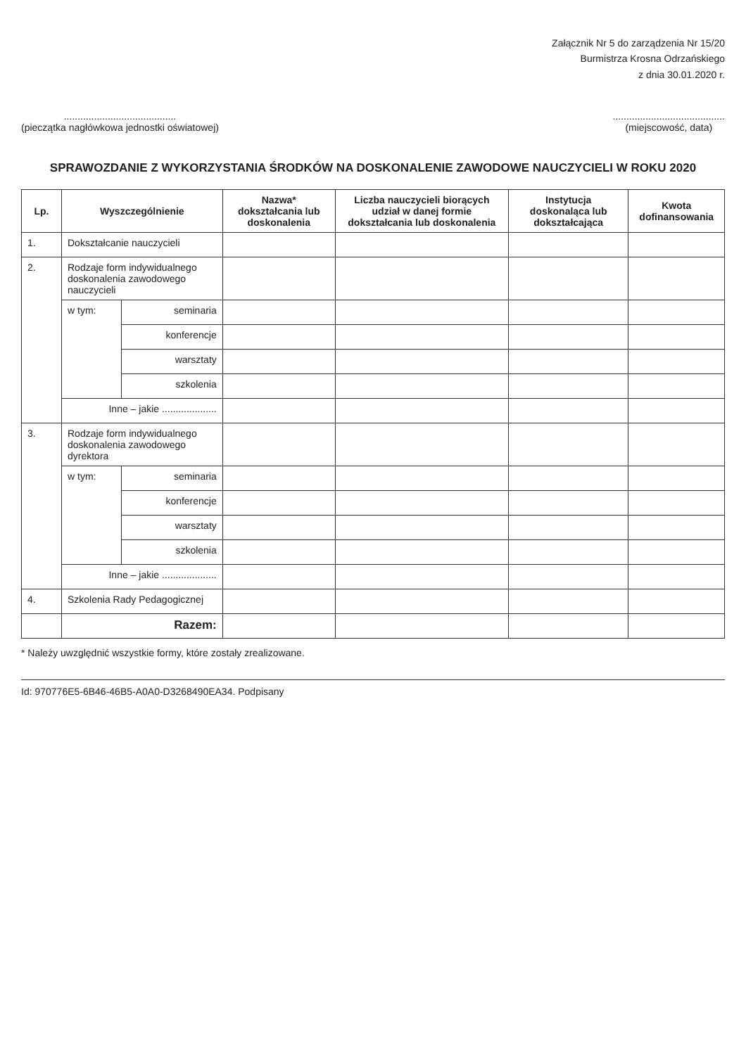Załącznik Nr 5 do zarządzenia Nr 15/20
Burmistrza Krosna Odrzańskiego
z dnia 30.01.2020 r.
.........................................
(pieczątka nagłówkowa jednostki oświatowej)
.........................................
(miejscowość, data)
SPRAWOZDANIE Z WYKORZYSTANIA ŚRODKÓW NA DOSKONALENIE ZAWODOWE NAUCZYCIELI W ROKU 2020
| Lp. | Wyszczególnienie | | Nazwa* dokształcania lub doskonalenia | Liczba nauczycieli biorących udział w danej formie dokształcania lub doskonalenia | Instytucja doskonaląca lub dokształcająca | Kwota dofinansowania |
| --- | --- | --- | --- | --- | --- | --- |
| 1. | Dokształcanie nauczycieli | | | | | |
| 2. | Rodzaje form indywidualnego doskonalenia zawodowego nauczycieli | | | | | |
| | w tym: | seminaria | | | | |
| | | konferencje | | | | |
| | | warsztaty | | | | |
| | | szkolenia | | | | |
| | Inne – jakie .................... | | | | | |
| 3. | Rodzaje form indywidualnego doskonalenia zawodowego dyrektora | | | | | |
| | w tym: | seminaria | | | | |
| | | konferencje | | | | |
| | | warsztaty | | | | |
| | | szkolenia | | | | |
| | Inne – jakie .................... | | | | | |
| 4. | Szkolenia Rady Pedagogicznej | | | | | |
| | Razem: | | | | | |
* Należy uwzględnić wszystkie formy, które zostały zrealizowane.
Id: 970776E5-6B46-46B5-A0A0-D3268490EA34. Podpisany